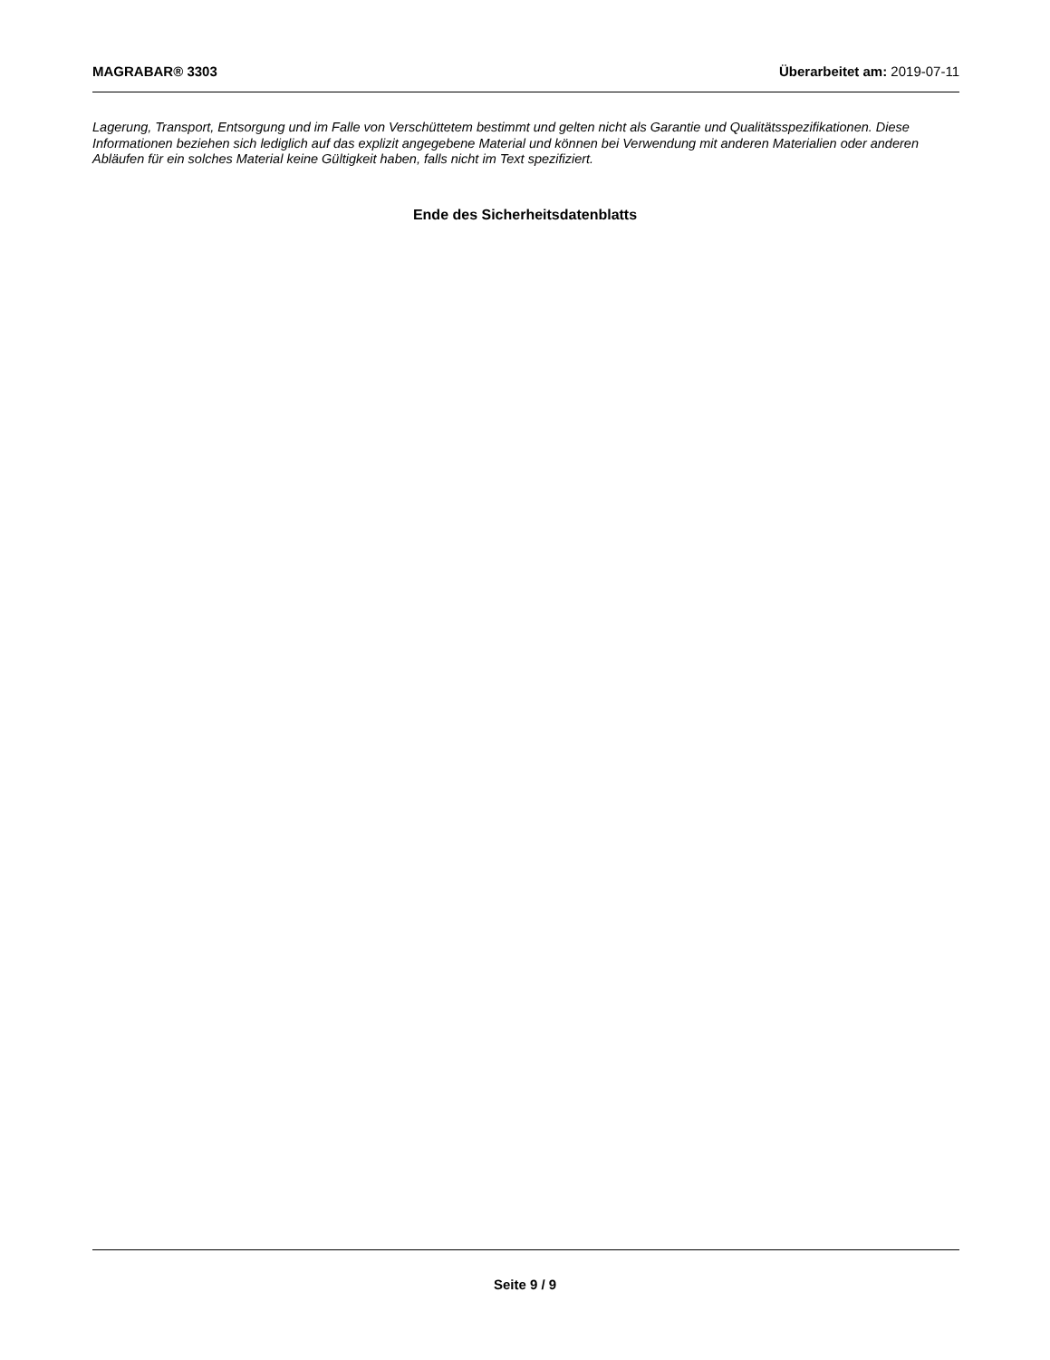MAGRABAR® 3303 Überarbeitet am: 2019-07-11
Lagerung, Transport, Entsorgung und im Falle von Verschüttetem bestimmt und gelten nicht als Garantie und Qualitätsspezifikationen. Diese Informationen beziehen sich lediglich auf das explizit angegebene Material und können bei Verwendung mit anderen Materialien oder anderen Abläufen für ein solches Material keine Gültigkeit haben, falls nicht im Text spezifiziert.
Ende des Sicherheitsdatenblatts
Seite 9 / 9